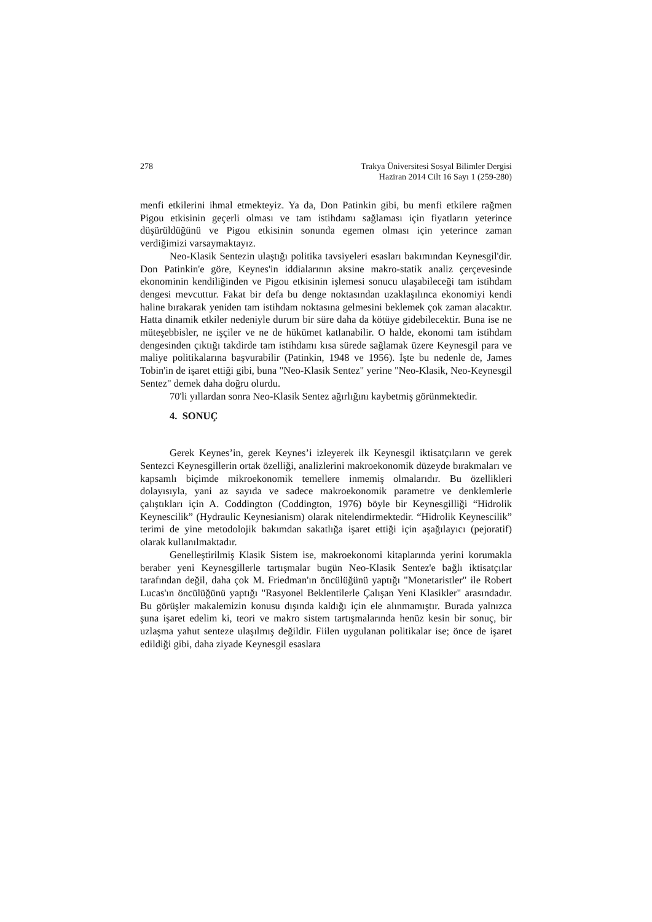278 Trakya Üniversitesi Sosyal Bilimler Dergisi
Haziran 2014 Cilt 16 Sayı 1 (259-280)
menfi etkilerini ihmal etmekteyiz. Ya da, Don Patinkin gibi, bu menfi etkilere rağmen Pigou etkisinin geçerli olması ve tam istihdamı sağlaması için fiyatların yeterince düşürüldüğünü ve Pigou etkisinin sonunda egemen olması için yeterince zaman verdiğimizi varsaymaktayız.
Neo-Klasik Sentezin ulaştığı politika tavsiyeleri esasları bakımından Keynesgil'dir. Don Patinkin'e göre, Keynes'in iddialarının aksine makro-statik analiz çerçevesinde ekonominin kendiliğinden ve Pigou etkisinin işlemesi sonucu ulaşabileceği tam istihdam dengesi mevcuttur. Fakat bir defa bu denge noktasından uzaklaşılınca ekonomiyi kendi haline bırakarak yeniden tam istihdam noktasına gelmesini beklemek çok zaman alacaktır. Hatta dinamik etkiler nedeniyle durum bir süre daha da kötüye gidebilecektir. Buna ise ne müteşebbisler, ne işçiler ve ne de hükümet katlanabilir. O halde, ekonomi tam istihdam dengesinden çıktığı takdirde tam istihdamı kısa sürede sağlamak üzere Keynesgil para ve maliye politikalarına başvurabilir (Patinkin, 1948 ve 1956). İşte bu nedenle de, James Tobin'in de işaret ettiği gibi, buna "Neo-Klasik Sentez" yerine "Neo-Klasik, Neo-Keynesgil Sentez" demek daha doğru olurdu.
70'li yıllardan sonra Neo-Klasik Sentez ağırlığını kaybetmiş görünmektedir.
4. SONUÇ
Gerek Keynes’in, gerek Keynes’i izleyerek ilk Keynesgil iktisatçıların ve gerek Sentezci Keynesgillerin ortak özelliği, analizlerini makroekonomik düzeyde bırakmaları ve kapsamlı biçimde mikroekonomik temellere inmemiş olmalarıdır. Bu özellikleri dolayısıyla, yani az sayıda ve sadece makroekonomik parametre ve denklemlerle çalıştıkları için A. Coddington (Coddington, 1976) böyle bir Keynesgilliği “Hidrolik Keynescilik” (Hydraulic Keynesianism) olarak nitelendirmektedir. “Hidrolik Keynescilik” terimi de yine metodolojik bakımdan sakatlığa işaret ettiği için aşağılayıcı (pejoratif) olarak kullanılmaktadır.
Genelleştirilmiş Klasik Sistem ise, makroekonomi kitaplarında yerini korumakla beraber yeni Keynesgillerle tartışmalar bugün Neo-Klasik Sentez'e bağlı iktisatçılar tarafından değil, daha çok M. Friedman'ın öncülüğünü yaptığı "Monetaristler" ile Robert Lucas'ın öncülüğünü yaptığı "Rasyonel Beklentilerle Çalışan Yeni Klasikler" arasındadır. Bu görüşler makalemizin konusu dışında kaldığı için ele alınmamıştır. Burada yalnızca şuna işaret edelim ki, teori ve makro sistem tartışmalarında henüz kesin bir sonuç, bir uzlaşma yahut senteze ulaşılmış değildir. Fiilen uygulanan politikalar ise; önce de işaret edildiği gibi, daha ziyade Keynesgil esaslara